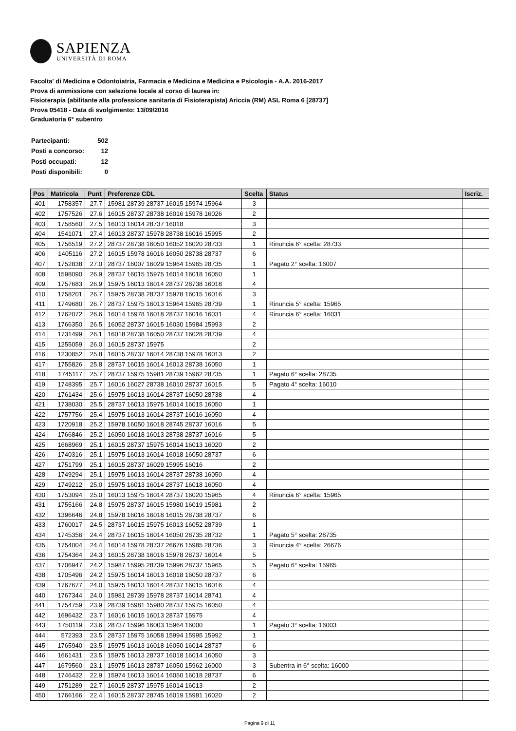SAPIENZA
UNIVERSITÀ DI ROMA
Facolta' di Medicina e Odontoiatria, Farmacia e Medicina e Medicina e Psicologia - A.A. 2016-2017
Prova di ammissione con selezione locale al corso di laurea in:
Fisioterapia (abilitante alla professione sanitaria di Fisioterapista) Ariccia (RM) ASL Roma 6 [28737]
Prova 05418 - Data di svolgimento: 13/09/2016
Graduatoria 6° subentro
| Partecipanti: | 502 |
| Posti a concorso: | 12 |
| Posti occupati: | 12 |
| Posti disponibili: | 0 |
| Pos | Matricola | Punt | Preferenze CDL | Scelta | Status | Iscriz. |
| --- | --- | --- | --- | --- | --- | --- |
| 401 | 1758357 | 27.7 | 15981 28739 28737 16015 15974 15964 | 3 | | |
| 402 | 1757526 | 27.6 | 16015 28737 28738 16016 15978 16026 | 2 | | |
| 403 | 1758560 | 27.5 | 16013 16014 28737 16018 | 3 | | |
| 404 | 1541071 | 27.4 | 16013 28737 15978 28738 16016 15995 | 2 | | |
| 405 | 1756519 | 27.2 | 28737 28738 16050 16052 16020 28733 | 1 | Rinuncia 6° scelta: 28733 | |
| 406 | 1405116 | 27.2 | 16015 15978 16016 16050 28738 28737 | 6 | | |
| 407 | 1752838 | 27.0 | 28737 16007 16029 15964 15965 28735 | 1 | Pagato 2° scelta: 16007 | |
| 408 | 1598090 | 26.9 | 28737 16015 15975 16014 16018 16050 | 1 | | |
| 409 | 1757683 | 26.9 | 15975 16013 16014 28737 28738 16018 | 4 | | |
| 410 | 1758201 | 26.7 | 15975 28738 28737 15978 16015 16016 | 3 | | |
| 411 | 1749680 | 26.7 | 28737 15975 16013 15964 15965 28739 | 1 | Rinuncia 5° scelta: 15965 | |
| 412 | 1762072 | 26.6 | 16014 15978 16018 28737 16016 16031 | 4 | Rinuncia 6° scelta: 16031 | |
| 413 | 1766350 | 26.5 | 16052 28737 16015 16030 15984 15993 | 2 | | |
| 414 | 1731499 | 26.1 | 16018 28738 16050 28737 16028 28739 | 4 | | |
| 415 | 1255059 | 26.0 | 16015 28737 15975 | 2 | | |
| 416 | 1230852 | 25.8 | 16015 28737 16014 28738 15978 16013 | 2 | | |
| 417 | 1755826 | 25.8 | 28737 16015 16014 16013 28738 16050 | 1 | | |
| 418 | 1745117 | 25.7 | 28737 15975 15981 28739 15962 28735 | 1 | Pagato 6° scelta: 28735 | |
| 419 | 1748395 | 25.7 | 16016 16027 28738 16010 28737 16015 | 5 | Pagato 4° scelta: 16010 | |
| 420 | 1761434 | 25.6 | 15975 16013 16014 28737 16050 28738 | 4 | | |
| 421 | 1738030 | 25.5 | 28737 16013 15975 16014 16015 16050 | 1 | | |
| 422 | 1757756 | 25.4 | 15975 16013 16014 28737 16016 16050 | 4 | | |
| 423 | 1720918 | 25.2 | 15978 16050 16018 28745 28737 16016 | 5 | | |
| 424 | 1766846 | 25.2 | 16050 16018 16013 28738 28737 16016 | 5 | | |
| 425 | 1668969 | 25.1 | 16015 28737 15975 16014 16013 16020 | 2 | | |
| 426 | 1740316 | 25.1 | 15975 16013 16014 16018 16050 28737 | 6 | | |
| 427 | 1751799 | 25.1 | 16015 28737 16029 15995 16016 | 2 | | |
| 428 | 1749294 | 25.1 | 15975 16013 16014 28737 28738 16050 | 4 | | |
| 429 | 1749212 | 25.0 | 15975 16013 16014 28737 16018 16050 | 4 | | |
| 430 | 1753094 | 25.0 | 16013 15975 16014 28737 16020 15965 | 4 | Rinuncia 6° scelta: 15965 | |
| 431 | 1755166 | 24.8 | 15975 28737 16015 15980 16019 15981 | 2 | | |
| 432 | 1396646 | 24.8 | 15978 16016 16018 16015 28738 28737 | 6 | | |
| 433 | 1760017 | 24.5 | 28737 16015 15975 16013 16052 28739 | 1 | | |
| 434 | 1745356 | 24.4 | 28737 16015 16014 16050 28735 28732 | 1 | Pagato 5° scelta: 28735 | |
| 435 | 1754004 | 24.4 | 16014 15978 28737 26676 15985 28736 | 3 | Rinuncia 4° scelta: 26676 | |
| 436 | 1754364 | 24.3 | 16015 28738 16016 15978 28737 16014 | 5 | | |
| 437 | 1706947 | 24.2 | 15987 15995 28739 15996 28737 15965 | 5 | Pagato 6° scelta: 15965 | |
| 438 | 1705496 | 24.2 | 15975 16014 16013 16018 16050 28737 | 6 | | |
| 439 | 1767677 | 24.0 | 15975 16013 16014 28737 16015 16016 | 4 | | |
| 440 | 1767344 | 24.0 | 15981 28739 15978 28737 16014 28741 | 4 | | |
| 441 | 1754759 | 23.9 | 28739 15981 15980 28737 15975 16050 | 4 | | |
| 442 | 1696432 | 23.7 | 16016 16015 16013 28737 15975 | 4 | | |
| 443 | 1750119 | 23.6 | 28737 15996 16003 15964 16000 | 1 | Pagato 3° scelta: 16003 | |
| 444 | 572393 | 23.5 | 28737 15975 16058 15994 15995 15992 | 1 | | |
| 445 | 1765940 | 23.5 | 15975 16013 16018 16050 16014 28737 | 6 | | |
| 446 | 1661431 | 23.5 | 15975 16013 28737 16018 16014 16050 | 3 | | |
| 447 | 1679560 | 23.1 | 15975 16013 28737 16050 15962 16000 | 3 | Subentra in 6° scelta: 16000 | |
| 448 | 1746432 | 22.9 | 15974 16013 16014 16050 16018 28737 | 6 | | |
| 449 | 1751289 | 22.7 | 16015 28737 15975 16014 16013 | 2 | | |
| 450 | 1766166 | 22.4 | 16015 28737 28745 16019 15981 16020 | 2 | | |
Pagina 9 di 11